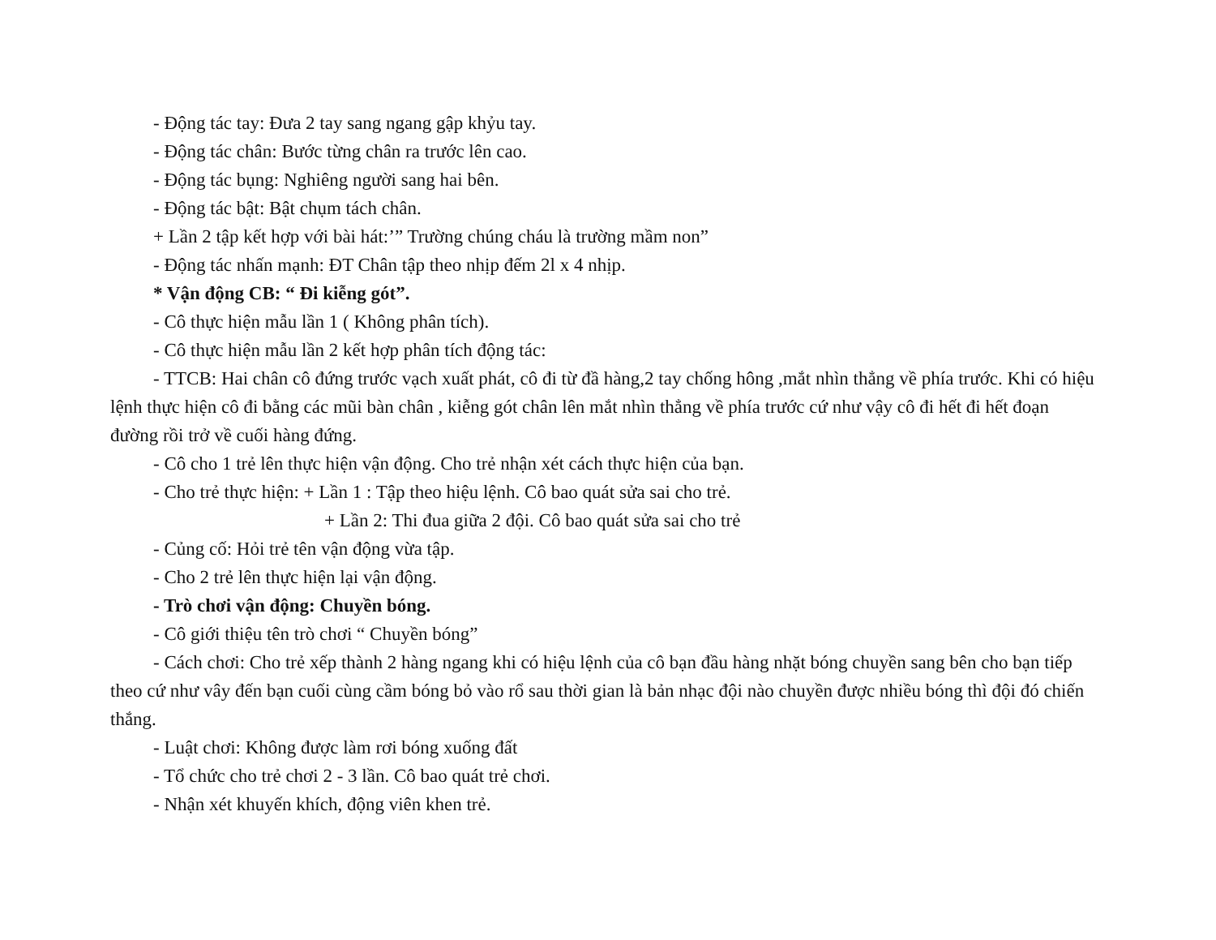- Động tác tay: Đưa 2 tay sang ngang gập khỷu tay.
- Động tác chân: Bước từng chân ra trước lên cao.
- Động tác bụng: Nghiêng người sang hai bên.
- Động tác bật: Bật chụm tách chân.
+ Lần 2 tập kết hợp với bài hát:’” Trường chúng cháu là trường mầm non”
- Động tác nhấn mạnh: ĐT Chân tập theo nhịp đếm 2l x 4 nhịp.
* Vận động CB: “ Đi kiễng gót”.
- Cô thực hiện mẫu lần 1 ( Không phân tích).
- Cô thực hiện mẫu lần 2 kết hợp phân tích động tác:
- TTCB: Hai chân cô đứng trước vạch xuất phát, cô đi từ đầ hàng,2 tay chống hông ,mắt nhìn thẳng về phía trước. Khi có hiệu lệnh thực hiện cô đi bằng các mũi bàn chân , kiễng gót chân lên mắt nhìn thẳng về phía trước cứ như vậy cô đi hết đi hết đoạn đường rồi trở về cuối hàng đứng.
- Cô cho 1 trẻ lên thực hiện vận động. Cho trẻ nhận xét cách thực hiện của bạn.
- Cho trẻ thực hiện: + Lần 1 : Tập theo hiệu lệnh. Cô bao quát sửa sai cho trẻ.
+ Lần 2: Thi đua giữa 2 đội. Cô bao quát sửa sai cho trẻ
- Củng cố: Hỏi trẻ tên vận động vừa tập.
- Cho 2 trẻ lên thực hiện lại vận động.
- Trò chơi vận động: Chuyền bóng.
- Cô giới thiệu tên trò chơi “ Chuyền bóng”
- Cách chơi: Cho trẻ xếp thành 2 hàng ngang khi có hiệu lệnh của cô bạn đầu hàng nhặt bóng chuyền sang bên cho bạn tiếp theo cứ như vây đến bạn cuối cùng cầm bóng bỏ vào rổ sau thời gian là bản nhạc đội nào chuyền được nhiều bóng thì đội đó chiến thắng.
- Luật chơi: Không được làm rơi bóng xuống đất
- Tổ chức cho trẻ chơi 2 - 3 lần. Cô bao quát trẻ chơi.
- Nhận xét khuyến khích, động viên khen trẻ.